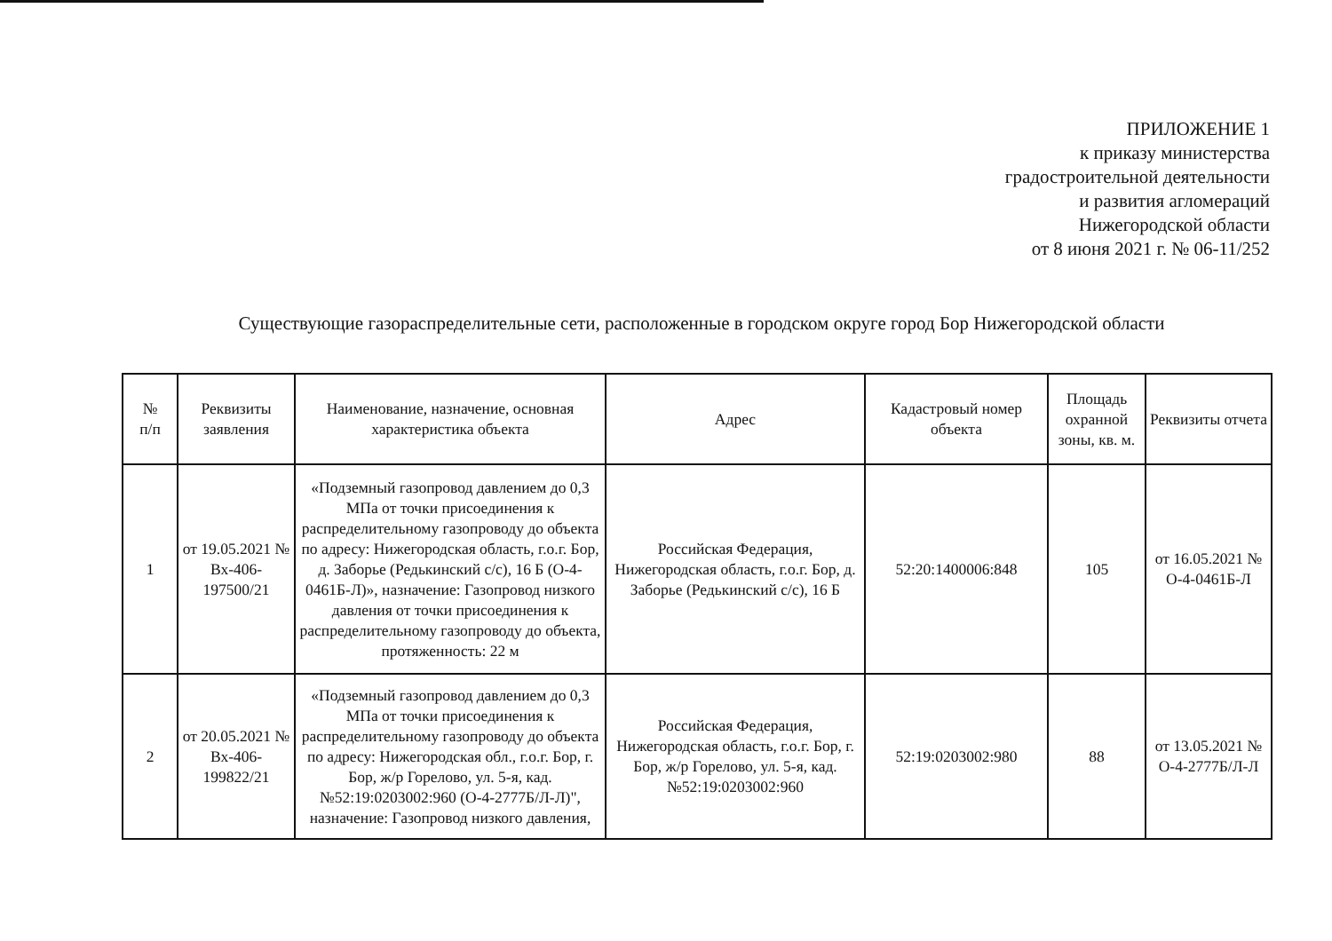ПРИЛОЖЕНИЕ 1
к приказу министерства
градостроительной деятельности
и развития агломераций
Нижегородской области
от 8 июня 2021 г. № 06-11/252
Существующие газораспределительные сети, расположенные в городском округе город Бор Нижегородской области
| № п/п | Реквизиты заявления | Наименование, назначение, основная характеристика объекта | Адрес | Кадастровый номер объекта | Площадь охранной зоны, кв. м. | Реквизиты отчета |
| --- | --- | --- | --- | --- | --- | --- |
| 1 | от 19.05.2021 № Вх-406-197500/21 | «Подземный газопровод давлением до 0,3 МПа от точки присоединения к распределительному газопроводу до объекта по адресу: Нижегородская область, г.о.г. Бор, д. Заборье (Редькинский с/с), 16 Б (О-4-0461Б-Л)», назначение: Газопровод низкого давления от точки присоединения к распределительному газопроводу до объекта, протяженность: 22 м | Российская Федерация, Нижегородская область, г.о.г. Бор, д. Заборье (Редькинский с/с), 16 Б | 52:20:1400006:848 | 105 | от 16.05.2021 № О-4-0461Б-Л |
| 2 | от 20.05.2021 № Вх-406-199822/21 | «Подземный газопровод давлением до 0,3 МПа от точки присоединения к распределительному газопроводу до объекта по адресу: Нижегородская обл., г.о.г. Бор, г. Бор, ж/р Горелово, ул. 5-я, кад. №52:19:0203002:960 (О-4-2777Б/Л-Л)", назначение: Газопровод низкого давления, | Российская Федерация, Нижегородская область, г.о.г. Бор, г. Бор, ж/р Горелово, ул. 5-я, кад. №52:19:0203002:960 | 52:19:0203002:980 | 88 | от 13.05.2021 № О-4-2777Б/Л-Л |